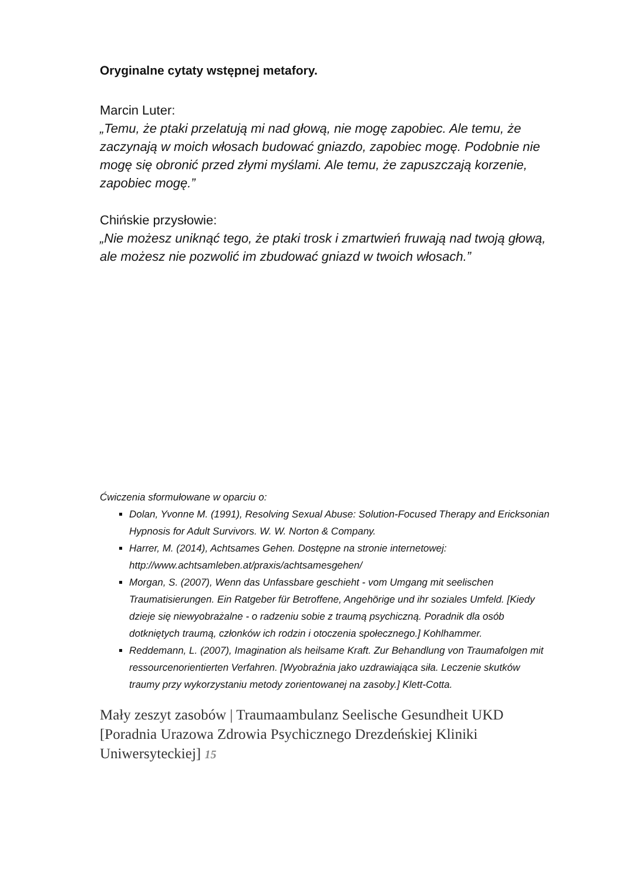Oryginalne cytaty wstępnej metafory.
Marcin Luter:
„Temu, że ptaki przelatują mi nad głową, nie mogę zapobiec. Ale temu, że zaczynają w moich włosach budować gniazdo, zapobiec mogę. Podobnie nie mogę się obronić przed złymi myślami. Ale temu, że zapuszczają korzenie, zapobiec mogę.”
Chińskie przysłowie:
„Nie możesz uniknąć tego, że ptaki trosk i zmartwień fruwają nad twoją głową, ale możesz nie pozwolić im zbudować gniazd w twoich włosach.”
Ćwiczenia sformułowane w oparciu o:
Dolan, Yvonne M. (1991), Resolving Sexual Abuse: Solution-Focused Therapy and Ericksonian Hypnosis for Adult Survivors. W. W. Norton & Company.
Harrer, M. (2014), Achtsames Gehen. Dostępne na stronie internetowej: http://www.achtsamleben.at/praxis/achtsamesgehen/
Morgan, S. (2007), Wenn das Unfassbare geschieht - vom Umgang mit seelischen Traumatisierungen. Ein Ratgeber für Betroffene, Angehörige und ihr soziales Umfeld. [Kiedy dzieje się niewyobrażalne - o radzeniu sobie z traumą psychiczną. Poradnik dla osób dotkniętych traumą, członków ich rodzin i otoczenia społecznego.] Kohlhammer.
Reddemann, L. (2007), Imagination als heilsame Kraft. Zur Behandlung von Traumafolgen mit ressourcenorientierten Verfahren. [Wyobraźnia jako uzdrawiająca siła. Leczenie skutków traumy przy wykorzystaniu metody zorientowanej na zasoby.] Klett-Cotta.
Mały zeszyt zasobów | Traumaambulanz Seelische Gesundheit UKD [Poradnia Urazowa Zdrowia Psychicznego Drezdeńskiej Kliniki Uniwersyteckiej] 15